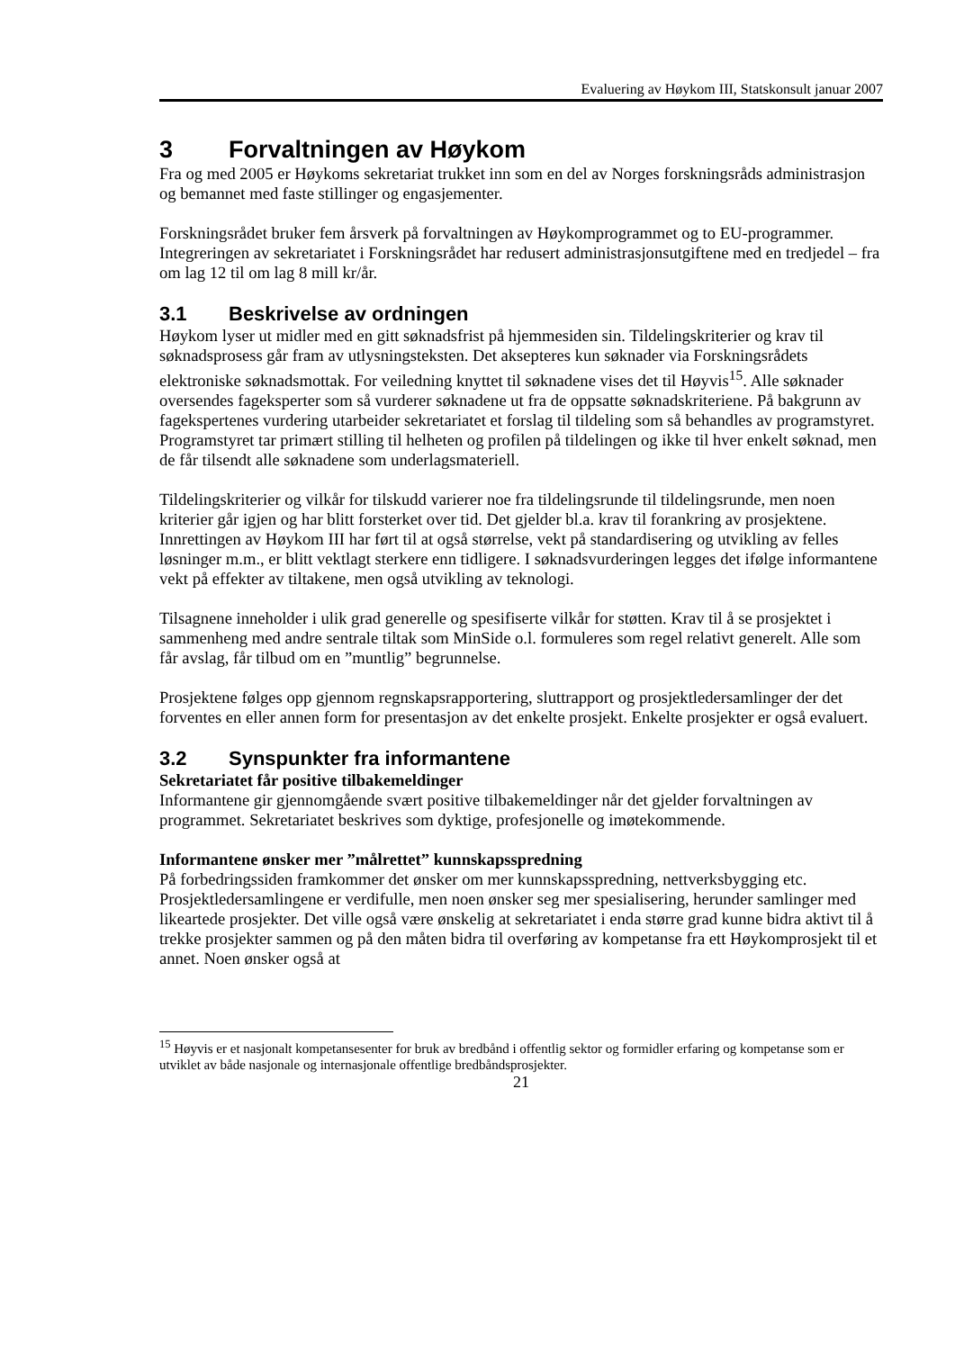Evaluering av Høykom III, Statskonsult januar 2007
3 Forvaltningen av Høykom
Fra og med 2005 er Høykoms sekretariat trukket inn som en del av Norges forskningsråds administrasjon og bemannet med faste stillinger og engasjementer.
Forskningsrådet bruker fem årsverk på forvaltningen av Høykomprogrammet og to EU-programmer. Integreringen av sekretariatet i Forskningsrådet har redusert administrasjonsutgiftene med en tredjedel – fra om lag 12 til om lag 8 mill kr/år.
3.1 Beskrivelse av ordningen
Høykom lyser ut midler med en gitt søknadsfrist på hjemmesiden sin. Tildelingskriterier og krav til søknadsprosess går fram av utlysningsteksten. Det aksepteres kun søknader via Forskningsrådets elektroniske søknadsmottak. For veiledning knyttet til søknadene vises det til Høyvis<sup>15</sup>. Alle søknader oversendes fageksperter som så vurderer søknadene ut fra de oppsatte søknadskriteriene. På bakgrunn av fagekspertenes vurdering utarbeider sekretariatet et forslag til tildeling som så behandles av programstyret. Programstyret tar primært stilling til helheten og profilen på tildelingen og ikke til hver enkelt søknad, men de får tilsendt alle søknadene som underlagsmateriell.
Tildelingskriterier og vilkår for tilskudd varierer noe fra tildelingsrunde til tildelingsrunde, men noen kriterier går igjen og har blitt forsterket over tid. Det gjelder bl.a. krav til forankring av prosjektene. Innrettingen av Høykom III har ført til at også størrelse, vekt på standardisering og utvikling av felles løsninger m.m., er blitt vektlagt sterkere enn tidligere. I søknadsvurderingen legges det ifølge informantene vekt på effekter av tiltakene, men også utvikling av teknologi.
Tilsagnene inneholder i ulik grad generelle og spesifiserte vilkår for støtten. Krav til å se prosjektet i sammenheng med andre sentrale tiltak som MinSide o.l. formuleres som regel relativt generelt. Alle som får avslag, får tilbud om en ”muntlig” begrunnelse.
Prosjektene følges opp gjennom regnskapsrapportering, sluttrapport og prosjektledersamlinger der det forventes en eller annen form for presentasjon av det enkelte prosjekt. Enkelte prosjekter er også evaluert.
3.2 Synspunkter fra informantene
Sekretariatet får positive tilbakemeldinger
Informantene gir gjennomgående svært positive tilbakemeldinger når det gjelder forvaltningen av programmet. Sekretariatet beskrives som dyktige, profesjonelle og imøtekommende.
Informantene ønsker mer ”målrettet” kunnskapsspredning
På forbedringssiden framkommer det ønsker om mer kunnskapsspredning, nettverksbygging etc. Prosjektledersamlingene er verdifulle, men noen ønsker seg mer spesialisering, herunder samlinger med likeartede prosjekter. Det ville også være ønskelig at sekretariatet i enda større grad kunne bidra aktivt til å trekke prosjekter sammen og på den måten bidra til overføring av kompetanse fra ett Høykomprosjekt til et annet. Noen ønsker også at
<sup>15</sup> Høyvis er et nasjonalt kompetansesenter for bruk av bredbånd i offentlig sektor og formidler erfaring og kompetanse som er utviklet av både nasjonale og internasjonale offentlige bredbåndsprosjekter.
21